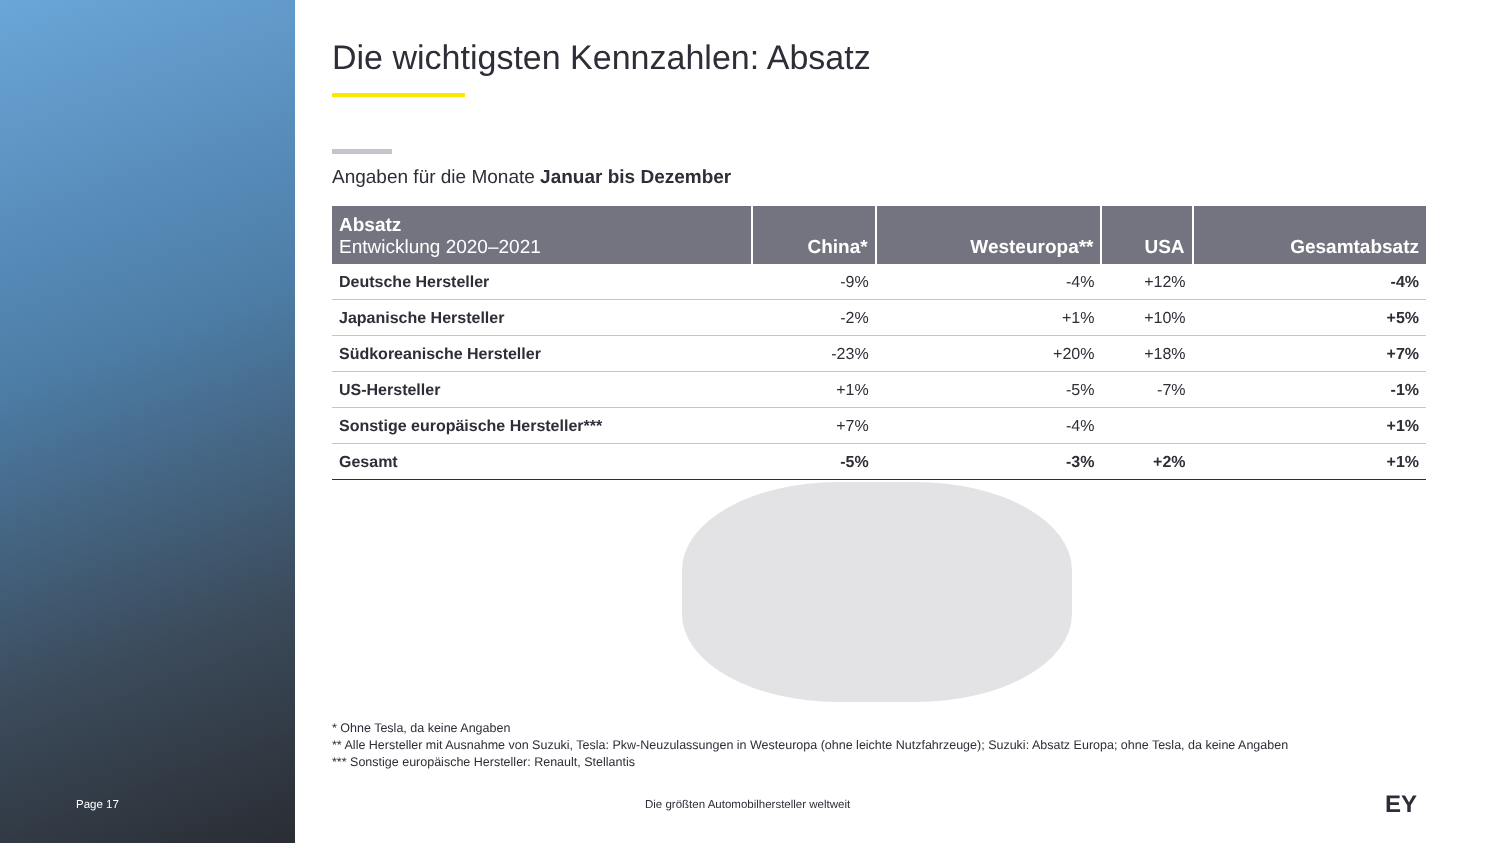Page 17
Die wichtigsten Kennzahlen: Absatz
Angaben für die Monate Januar bis Dezember
| Absatz Entwicklung 2020–2021 | China* | Westeuropa** | USA | Gesamtabsatz |
| --- | --- | --- | --- | --- |
| Deutsche Hersteller | -9% | -4% | +12% | -4% |
| Japanische Hersteller | -2% | +1% | +10% | +5% |
| Südkoreanische Hersteller | -23% | +20% | +18% | +7% |
| US-Hersteller | +1% | -5% | -7% | -1% |
| Sonstige europäische Hersteller*** | +7% | -4% | | +1% |
| Gesamt | -5% | -3% | +2% | +1% |
* Ohne Tesla, da keine Angaben
** Alle Hersteller mit Ausnahme von Suzuki, Tesla: Pkw-Neuzulassungen in Westeuropa (ohne leichte Nutzfahrzeuge); Suzuki: Absatz Europa; ohne Tesla, da keine Angaben
*** Sonstige europäische Hersteller: Renault, Stellantis
Die größten Automobilhersteller weltweit
EY